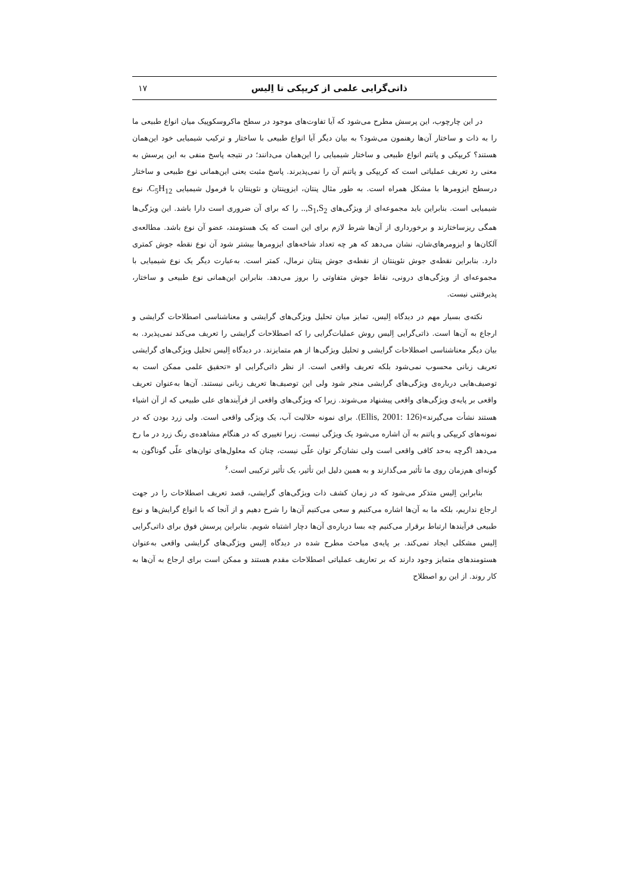ذاتی‌گرایی علمی از کریپکی تا اِلیس ۱۷
در این چارچوب، این پرسش مطرح می‌شود که آیا تفاوت‌های موجود در سطح ماکروسکوپیک میان انواع طبیعی ما را به ذات و ساختار آن‌ها رهنمون می‌شود؟ به بیان دیگر آیا انواع طبیعی با ساختار و ترکیب شیمیایی خود این‌همان هستند؟ کریپکی و پاتنم انواع طبیعی و ساختار شیمیایی را این‌همان می‌دانند؛ در نتیجه پاسخ منفی به این پرسش به معنی رد تعریف عملیاتی است که کریپکی و پاتنم آن را نمی‌پذیرند. پاسخ مثبت یعنی این‌همانی نوع طبیعی و ساختار درسطح ایزومرها با مشکل همراه است. به طور مثال پنتان، ایزوپنتان و نئوپنتان با فرمول شیمیایی C<sub>5</sub>H<sub>12</sub>، نوع شیمیایی است. بنابراین باید مجموعه‌ای از ویژگی‌های S<sub>1</sub>,S<sub>2</sub>,.. را که برای آن ضروری است دارا باشد. این ویژگی‌ها همگی ریزساختارند و برخورداری از آن‌ها شرط لازم برای این است که یک هستومند، عضو آن نوع باشد. مطالعه‌ی آلکان‌ها و ایزومرهای‌شان، نشان می‌دهد که هر چه تعداد شاخه‌های ایزومرها بیشتر شود آن نوع نقطه جوش کمتری دارد. بنابراین نقطه‌ی جوش نئوپنتان از نقطه‌ی جوش پنتان نرمال، کمتر است. به‌عبارت دیگر یک نوع شیمیایی با مجموعه‌ای از ویژگی‌های درونی، نقاط جوش متفاوتی را بروز می‌دهد. بنابراین این‌همانی نوع طبیعی و ساختار، پذیرفتنی نیست.
نکته‌ی بسیار مهم در دیدگاه اِلیس، تمایز میان تحلیل ویژگی‌های گرایشی و معناشناسی اصطلاحات گرایشی و ارجاع به آن‌ها است. ذاتی‌گرایی اِلیس روش عملیات‌گرایی را که اصطلاحات گرایشی را تعریف می‌کند نمی‌پذیرد. به بیان دیگر معناشناسی اصطلاحات گرایشی و تحلیل ویژگی‌ها از هم متمایزند. در دیدگاه اِلیس تحلیل ویژگی‌های گرایشی تعریف زبانی محسوب نمی‌شود بلکه تعریف واقعی است. از نظر ذاتی‌گرایی او «تحقیق علمی ممکن است به توصیف‌هایی درباره‌ی ویژگی‌های گرایشی منجر شود ولی این توصیف‌ها تعریف زبانی نیستند. آن‌ها به‌عنوان تعریف واقعی بر پایه‌ی ویژگی‌های واقعی پیشنهاد می‌شوند. زیرا که ویژگی‌های واقعی از فرآیندهای علی طبیعی که از آن اشیاء هستند نشأت می‌گیرند»(Ellis, 2001: 126). برای نمونه حلالیت آب، یک ویژگی واقعی است. ولی زرد بودن که در نمونه‌های کریپکی و پاتنم به آن اشاره می‌شود یک ویژگی نیست. زیرا تغییری که در هنگام مشاهده‌ی رنگ زرد در ما رخ می‌دهد اگرچه به‌حد کافی واقعی است ولی نشان‌گر توان علّی نیست، چنان که معلول‌های توان‌های علّی گوناگون به گونه‌ای هم‌زمان روی ما تأثیر می‌گذارند و به همین دلیل این تأثیر، یک تأثیر ترکیبی است.<sup>۶</sup>
بنابراین اِلیس متذکر می‌شود که در زمان کشف ذات ویژگی‌های گرایشی، قصد تعریف اصطلاحات را در جهت ارجاع نداریم، بلکه ما به آن‌ها اشاره می‌کنیم و سعی می‌کنیم آن‌ها را شرح دهیم و از آنجا که با انواع گرایش‌ها و نوع طبیعی فرآیندها ارتباط برقرار می‌کنیم چه بسا درباره‌ی آن‌ها دچار اشتباه شویم. بنابراین پرسش فوق برای ذاتی‌گرایی اِلیس مشکلی ایجاد نمی‌کند. بر پایه‌ی مباحث مطرح شده در دیدگاه اِلیس ویژگی‌های گرایشی واقعی به‌عنوان هستومندهای متمایز وجود دارند که بر تعاریف عملیاتی اصطلاحات مقدم هستند و ممکن است برای ارجاع به آن‌ها به کار روند. از این رو اصطلاح